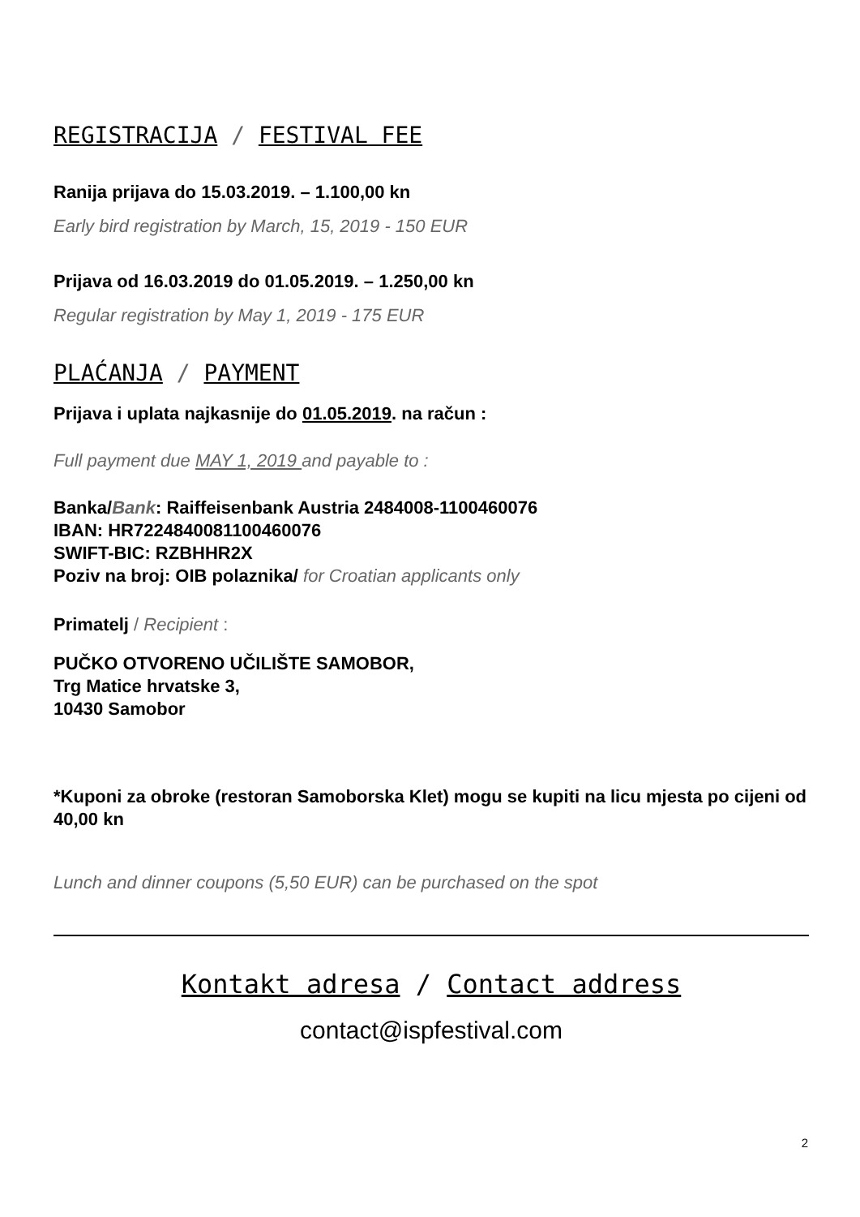REGISTRACIJA / FESTIVAL FEE
Ranija prijava do 15.03.2019. – 1.100,00 kn
Early bird registration by March, 15, 2019 - 150 EUR
Prijava od 16.03.2019 do 01.05.2019. – 1.250,00 kn
Regular registration by May 1, 2019 - 175 EUR
PLAĆANJA / PAYMENT
Prijava i uplata najkasnije do 01.05.2019. na račun :
Full payment due MAY 1, 2019 and payable to :
Banka/Bank: Raiffeisenbank Austria 2484008-1100460076
IBAN: HR7224840081100460076
SWIFT-BIC: RZBHHR2X
Poziv na broj: OIB polaznika/ for Croatian applicants only
Primatelj / Recipient :
PUČKO OTVORENO UČILIŠTE SAMOBOR,
Trg Matice hrvatske 3,
10430 Samobor
*Kuponi za obroke (restoran Samoborska Klet) mogu se kupiti na licu mjesta po cijeni od 40,00 kn
Lunch and dinner coupons (5,50 EUR) can be purchased on the spot
Kontakt adresa / Contact address
contact@ispfestival.com
2